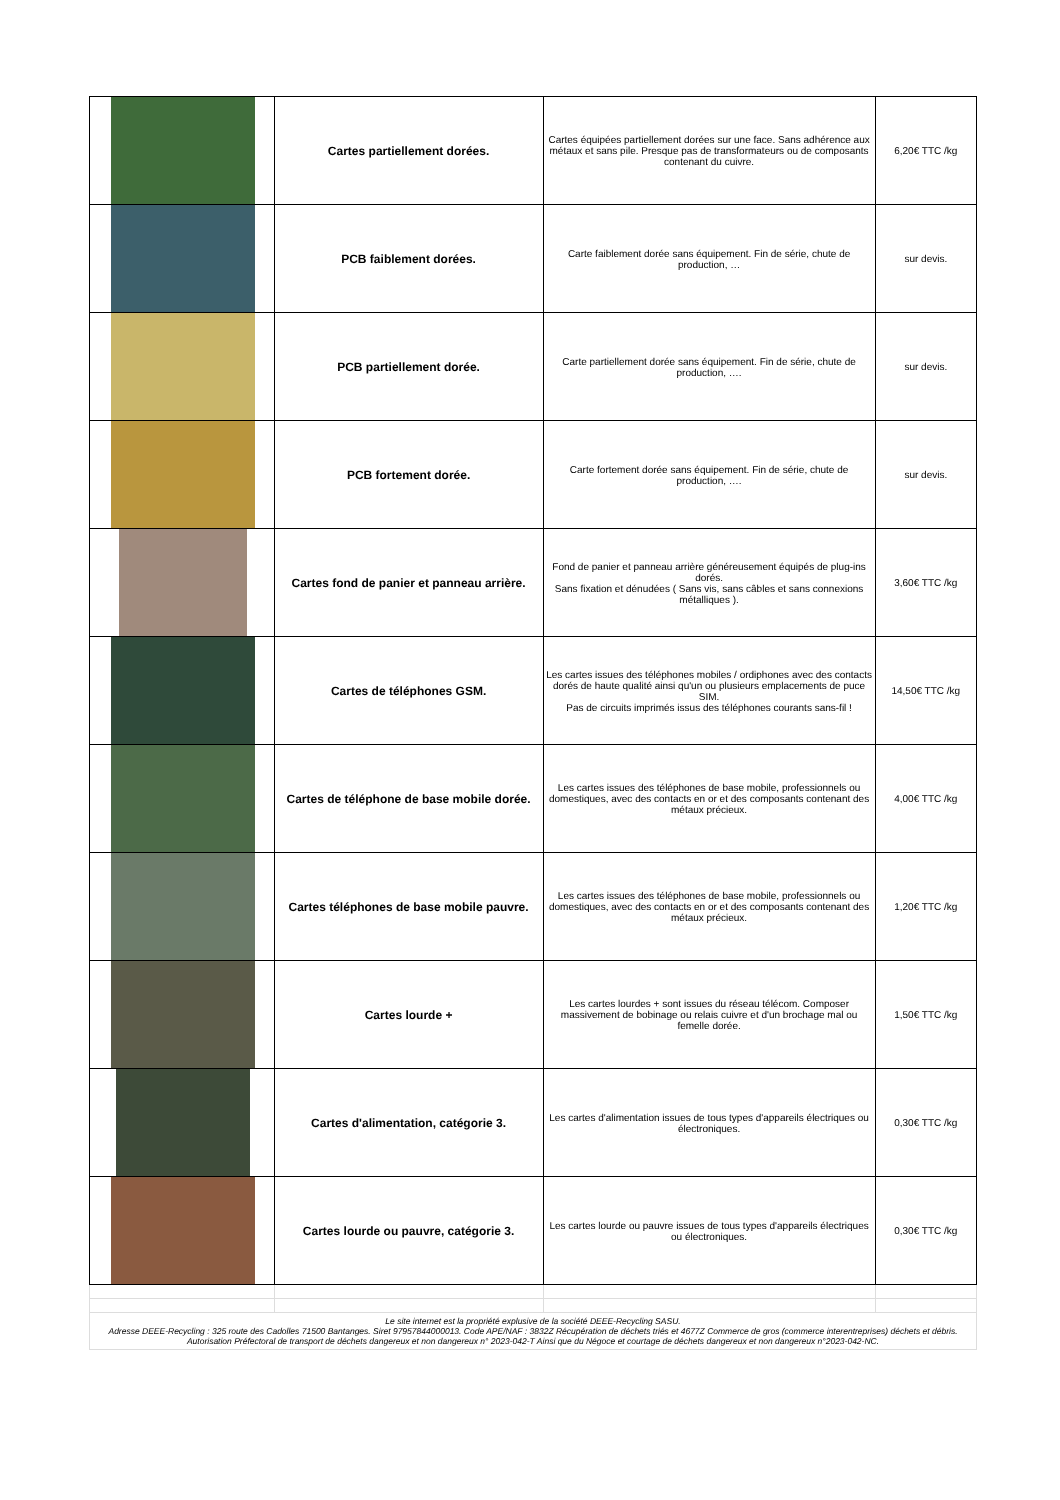| | Cartes partiellement dorées. | Cartes équipées partiellement dorées sur une face. Sans adhérence aux métaux et sans pile. Presque pas de transformateurs ou de composants contenant du cuivre. | 6,20€ TTC /kg |
| | PCB faiblement dorées. | Carte faiblement dorée sans équipement. Fin de série, chute de production, … | sur devis. |
| | PCB partiellement dorée. | Carte partiellement dorée sans équipement. Fin de série, chute de production, …. | sur devis. |
| | PCB fortement dorée. | Carte fortement dorée sans équipement. Fin de série, chute de production, …. | sur devis. |
| | Cartes fond de panier et panneau arrière. | Fond de panier et panneau arrière généreusement équipés de plug-ins dorés. Sans fixation et dénudées ( Sans vis, sans câbles et sans connexions métalliques ). | 3,60€ TTC /kg |
| | Cartes de téléphones GSM. | Les cartes issues des téléphones mobiles / ordiphones avec des contacts dorés de haute qualité ainsi qu'un ou plusieurs emplacements de puce SIM. Pas de circuits imprimés issus des téléphones courants sans-fil ! | 14,50€ TTC /kg |
| | Cartes de téléphone de base mobile dorée. | Les cartes issues des téléphones de base mobile, professionnels ou domestiques, avec des contacts en or et des composants contenant des métaux précieux. | 4,00€ TTC /kg |
| | Cartes téléphones de base mobile pauvre. | Les cartes issues des téléphones de base mobile, professionnels ou domestiques, avec des contacts en or et des composants contenant des métaux précieux. | 1,20€ TTC /kg |
| | Cartes lourde + | Les cartes lourdes + sont issues du réseau télécom. Composer massivement de bobinage ou relais cuivre et d'un brochage mal ou femelle dorée. | 1,50€ TTC /kg |
| | Cartes d'alimentation, catégorie 3. | Les cartes d'alimentation issues de tous types d'appareils électriques ou électroniques. | 0,30€ TTC /kg |
| | Cartes lourde ou pauvre, catégorie 3. | Les cartes lourde ou pauvre issues de tous types d'appareils électriques ou électroniques. | 0,30€ TTC /kg |
| Le site internet est la propriété explusive de la société DEEE-Recycling SASU. Adresse DEEE-Recycling : 325 route des Cadolles 71500 Bantanges. Siret 97957844000013. Code APE/NAF : 3832Z Récupération de déchets triés et 4677Z Commerce de gros (commerce interentreprises) déchets et débris. Autorisation Préfectoral de transport de déchets dangereux et non dangereux n° 2023-042-T Ainsi que du Négoce et courtage de déchets dangereux et non dangereux n°2023-042-NC. | | | |